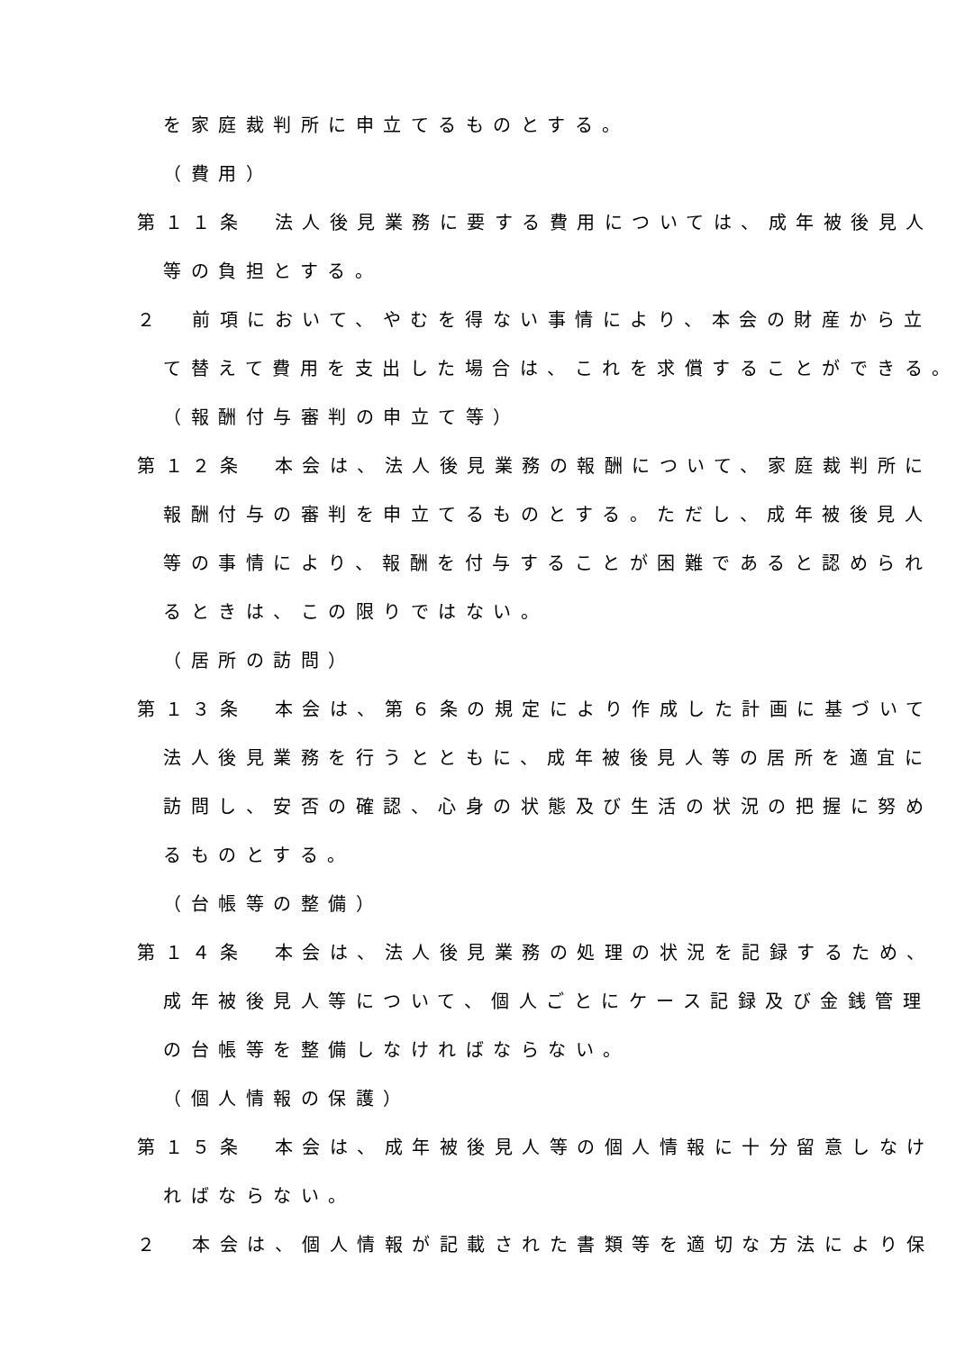を家庭裁判所に申立てるものとする。
（費用）
第１１条　法人後見業務に要する費用については、成年被後見人
等の負担とする。
２　前項において、やむを得ない事情により、本会の財産から立
て替えて費用を支出した場合は、これを求償することができる。
（報酬付与審判の申立て等）
第１２条　本会は、法人後見業務の報酬について、家庭裁判所に
報酬付与の審判を申立てるものとする。ただし、成年被後見人
等の事情により、報酬を付与することが困難であると認められ
るときは、この限りではない。
（居所の訪問）
第１３条　本会は、第６条の規定により作成した計画に基づいて
法人後見業務を行うとともに、成年被後見人等の居所を適宜に
訪問し、安否の確認、心身の状態及び生活の状況の把握に努め
るものとする。
（台帳等の整備）
第１４条　本会は、法人後見業務の処理の状況を記録するため、
成年被後見人等について、個人ごとにケース記録及び金銭管理
の台帳等を整備しなければならない。
（個人情報の保護）
第１５条　本会は、成年被後見人等の個人情報に十分留意しなけ
ればならない。
２　本会は、個人情報が記載された書類等を適切な方法により保